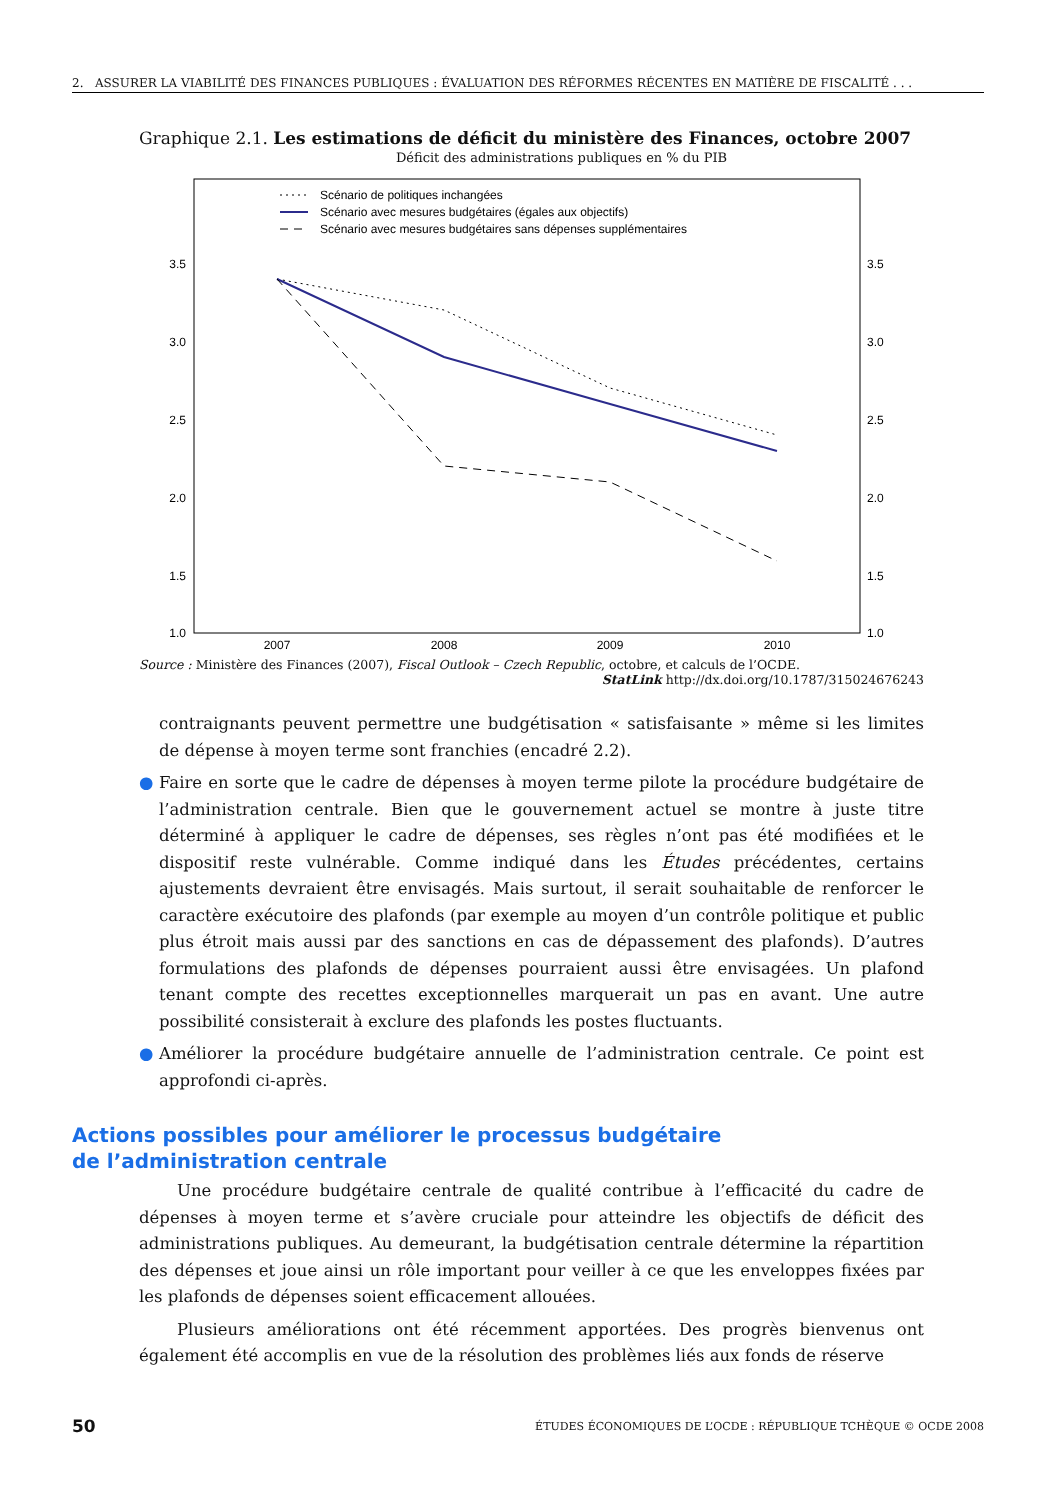2. ASSURER LA VIABILITÉ DES FINANCES PUBLIQUES : ÉVALUATION DES RÉFORMES RÉCENTES EN MATIÈRE DE FISCALITÉ . . .
Graphique 2.1. Les estimations de déficit du ministère des Finances, octobre 2007
Déficit des administrations publiques en % du PIB
3.5
3.0
2.5
2.0
1.5
1.0
3.5
3.0
2.5
2.0
1.5
1.0
2007
2008
2009
2010
Scénario de politiques inchangées
Scénario avec mesures budgétaires (égales aux objectifs)
Scénario avec mesures budgétaires sans dépenses supplémentaires
Source : Ministère des Finances (2007), Fiscal Outlook – Czech Republic, octobre, et calculs de l’OCDE.
StatLink http://dx.doi.org/10.1787/315024676243
contraignants peuvent permettre une budgétisation « satisfaisante » même si les limites de dépense à moyen terme sont franchies (encadré 2.2).
● Faire en sorte que le cadre de dépenses à moyen terme pilote la procédure budgétaire de l’administration centrale. Bien que le gouvernement actuel se montre à juste titre déterminé à appliquer le cadre de dépenses, ses règles n’ont pas été modifiées et le dispositif reste vulnérable. Comme indiqué dans les Études précédentes, certains ajustements devraient être envisagés. Mais surtout, il serait souhaitable de renforcer le caractère exécutoire des plafonds (par exemple au moyen d’un contrôle politique et public plus étroit mais aussi par des sanctions en cas de dépassement des plafonds). D’autres formulations des plafonds de dépenses pourraient aussi être envisagées. Un plafond tenant compte des recettes exceptionnelles marquerait un pas en avant. Une autre possibilité consisterait à exclure des plafonds les postes fluctuants.
● Améliorer la procédure budgétaire annuelle de l’administration centrale. Ce point est approfondi ci-après.
Actions possibles pour améliorer le processus budgétaire
de l’administration centrale
Une procédure budgétaire centrale de qualité contribue à l’efficacité du cadre de dépenses à moyen terme et s’avère cruciale pour atteindre les objectifs de déficit des administrations publiques. Au demeurant, la budgétisation centrale détermine la répartition des dépenses et joue ainsi un rôle important pour veiller à ce que les enveloppes fixées par les plafonds de dépenses soient efficacement allouées.
Plusieurs améliorations ont été récemment apportées. Des progrès bienvenus ont également été accomplis en vue de la résolution des problèmes liés aux fonds de réserve
50 ÉTUDES ÉCONOMIQUES DE L’OCDE : RÉPUBLIQUE TCHÈQUE © OCDE 2008